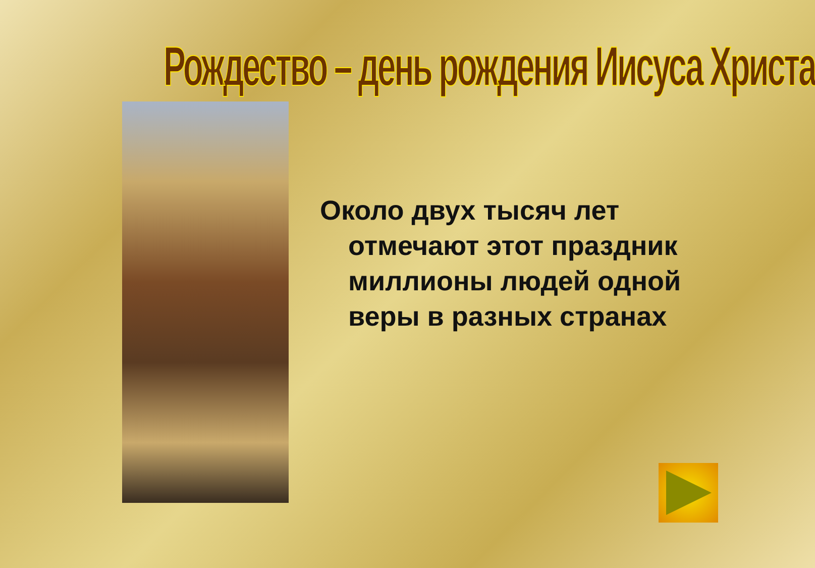Рождество – день рождения Иисуса Христа
Около двух тысяч лет отмечают этот праздник миллионы людей одной веры в разных странах